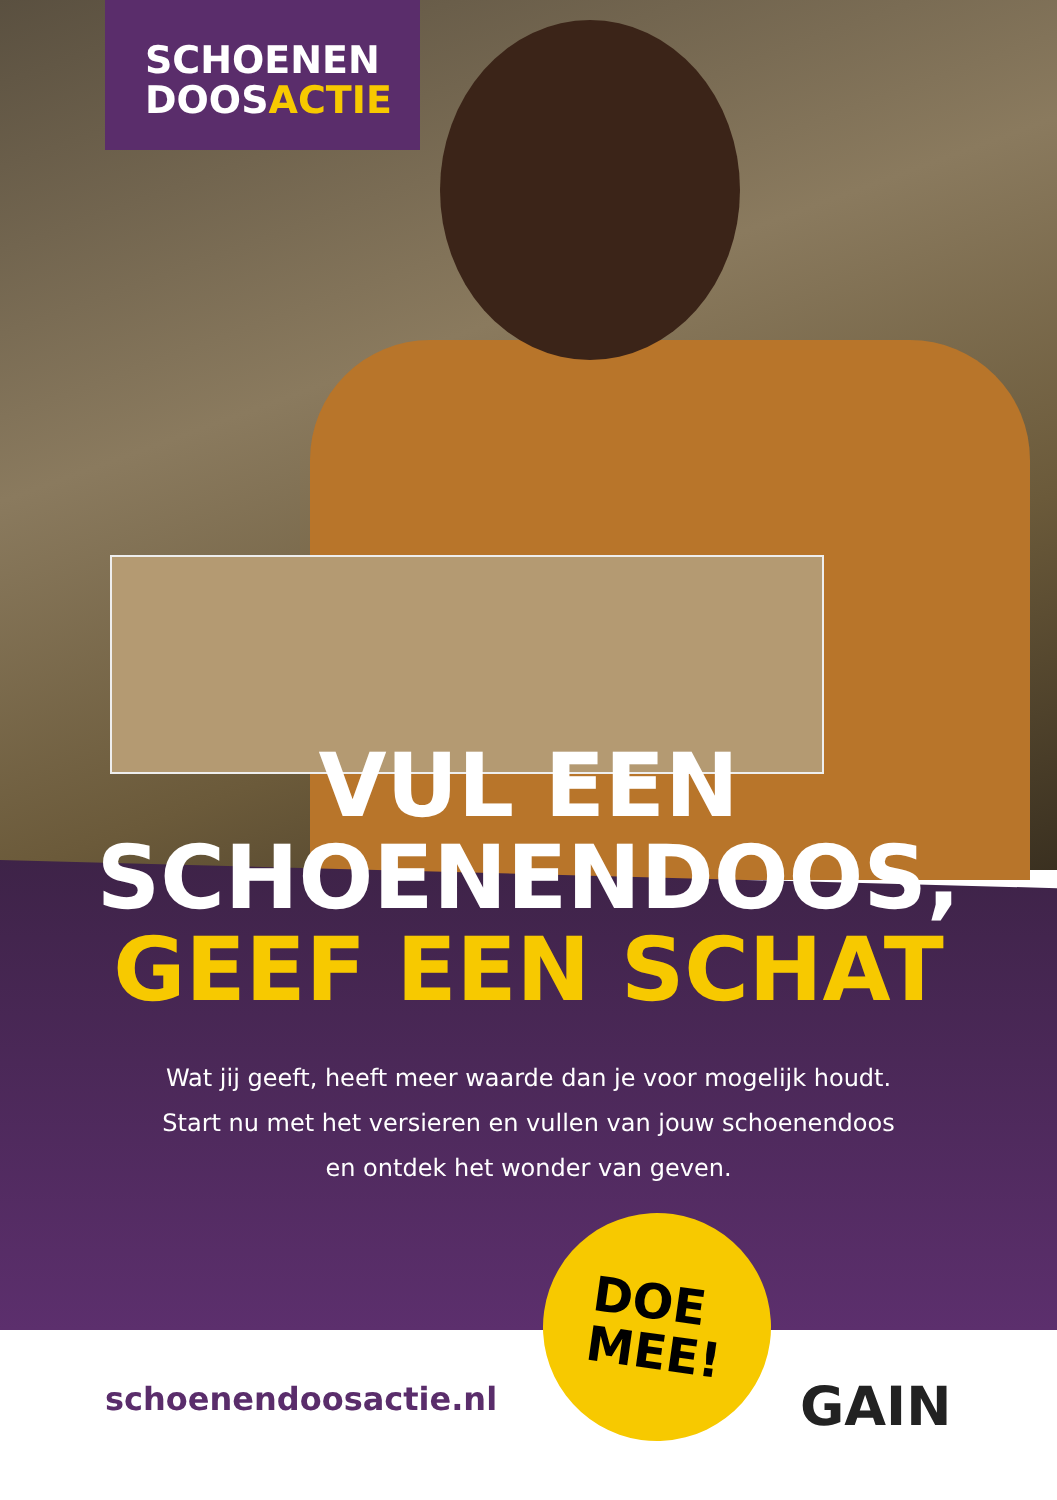SCHOENEN
DOOSACTIE
VUL EEN
SCHOENENDOOS,
GEEF EEN SCHAT
Wat jij geeft, heeft meer waarde dan je voor mogelijk houdt. Start nu met het versieren en vullen van jouw schoenendoos en ontdek het wonder van geven.
DOE
MEE!
schoenendoosactie.nl GAIN